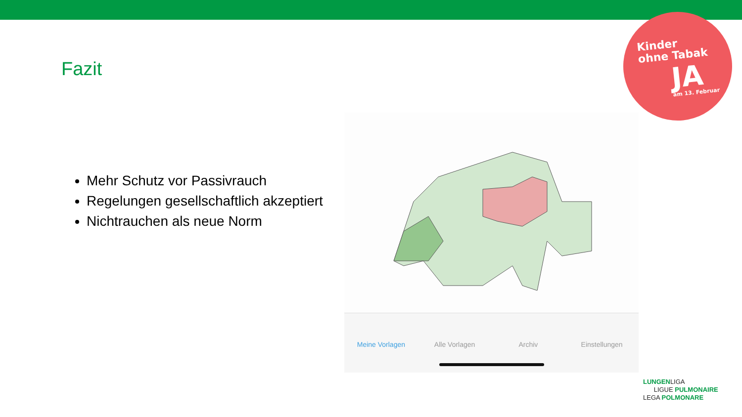Kinder
ohne Tabak
JA am 13. Februar
Fazit
Mehr Schutz vor Passivrauch
Regelungen gesellschaftlich akzeptiert
Nichtrauchen als neue Norm
Meine Vorlagen Alle Vorlagen Archiv Einstellungen
LUNGENLIGA
LIGUE PULMONAIRE
LEGA POLMONARE